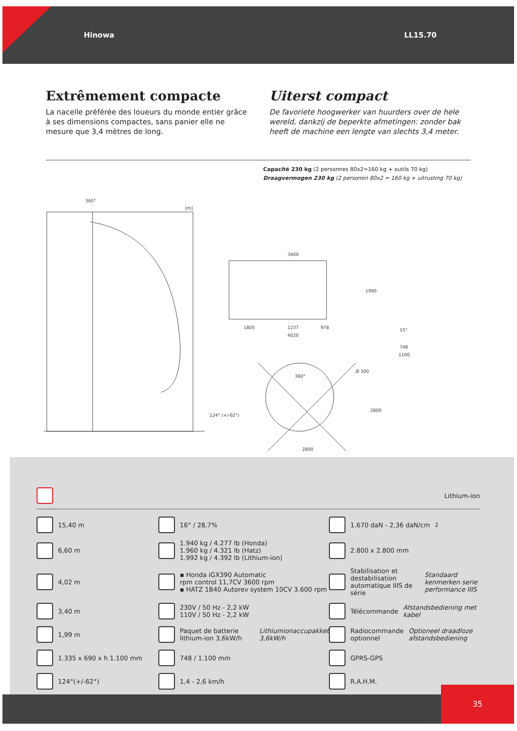Hinowa LL15.70
Extrêmement compacte
La nacelle préférée des loueurs du monde entier grâce à ses dimensions compactes, sans panier elle ne mesure que 3,4 mètres de long.
Uiterst compact
De favoriete hoogwerker van huurders over de hele wereld, dankzij de beperkte afmetingen: zonder bak heeft de machine een lengte van slechts 3,4 meter.
Capacité 230 kg (2 personnes 80x2=160 kg + outils 70 kg)
Draagvermogen 230 kg (2 personen 80x2 = 160 kg + uitrusting 70 kg)
360°
[m]
3400
1805
1237
978
4020
1990
15°
748
1100
360°
Ø 300
2800
2800
124° (+/-62°)
Lithium-ion
15,40 m
16° / 28,7%
1.670 daN - 2,36 daN/cm<sup>2</sup>
6,60 m
1.940 kg / 4.277 lb (Honda)
1.960 kg / 4.321 lb (Hatz)
1.992 kg / 4.392 lb (Lithium-ion)
2.800 x 2.800 mm
4,02 m
▪ Honda iGX390 Automatic
rpm control 11,7CV 3600 rpm
▪ HATZ 1B40 Autorev system 10CV 3.600 rpm
Stabilisation et destabilisation automatique IIIS de série
Standaard kenmerken serie performance IIIS
3,40 m
230V / 50 Hz - 2,2 kW
110V / 50 Hz - 2,2 kW
Télécommande
Afstandsbediening met kabel
1,99 m
Paquet de batterie lithium-ion 3,6kW/h
Lithiumionaccupakket 3,6kW/h
Radiocommande optionnel
Optioneel draadloze afstandsbediening
1.335 x 690 x h 1.100 mm
748 / 1.100 mm
GPRS-GPS
124°(+/-62°)
1,4 - 2,6 km/h
R.A.H.M.
35